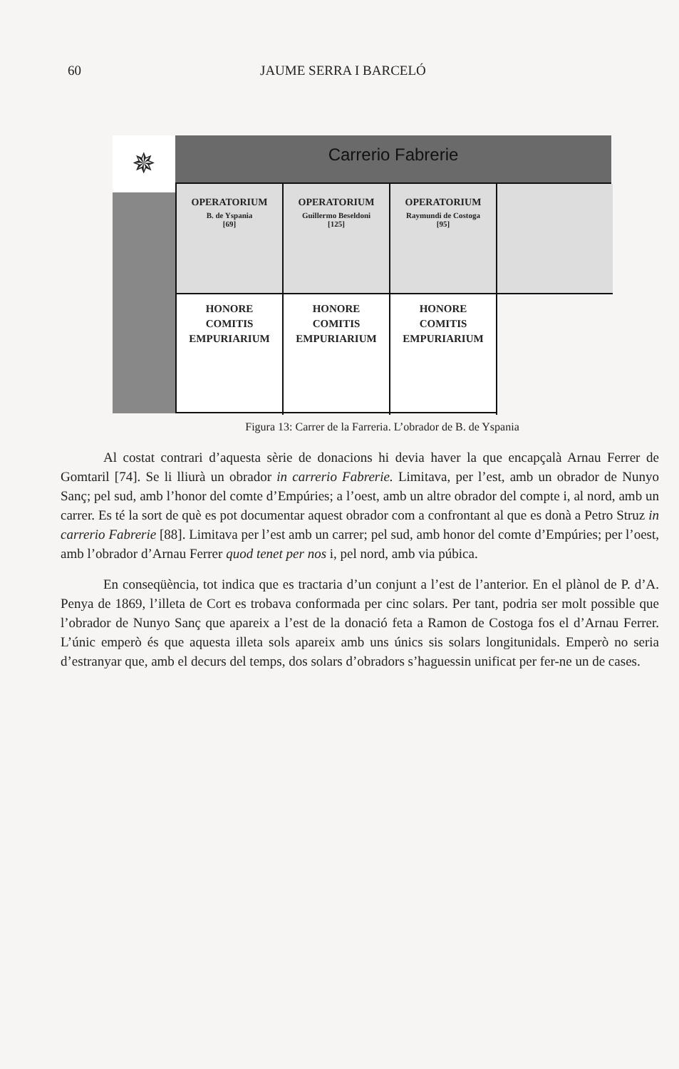60 JAUME SERRA I BARCELÓ
✵ Carrerio Fabrerie
OPERATORIUM
B. de Yspania
[69]
OPERATORIUM
Guillermo Beseldoni
[125]
OPERATORIUM
Raymundi de Costoga
[95]
HONORE
COMITIS
EMPURIARIUM
HONORE
COMITIS
EMPURIARIUM
HONORE
COMITIS
EMPURIARIUM
Figura 13: Carrer de la Farreria. L’obrador de B. de Yspania
Al costat contrari d’aquesta sèrie de donacions hi devia haver la que encapçalà Arnau Ferrer de Gomtaril [74]. Se li lliurà un obrador in carrerio Fabrerie. Limitava, per l’est, amb un obrador de Nunyo Sanç; pel sud, amb l’honor del comte d’Empúries; a l’oest, amb un altre obrador del compte i, al nord, amb un carrer. Es té la sort de què es pot documentar aquest obrador com a confrontant al que es donà a Petro Struz in carrerio Fabrerie [88]. Limitava per l’est amb un carrer; pel sud, amb honor del comte d’Empúries; per l’oest, amb l’obrador d’Arnau Ferrer quod tenet per nos i, pel nord, amb via púbica.
En conseqüència, tot indica que es tractaria d’un conjunt a l’est de l’anterior. En el plànol de P. d’A. Penya de 1869, l’illeta de Cort es trobava conformada per cinc solars. Per tant, podria ser molt possible que l’obrador de Nunyo Sanç que apareix a l’est de la donació feta a Ramon de Costoga fos el d’Arnau Ferrer. L’únic emperò és que aquesta illeta sols apareix amb uns únics sis solars longitunidals. Emperò no seria d’estranyar que, amb el decurs del temps, dos solars d’obradors s’haguessin unificat per fer-ne un de cases.